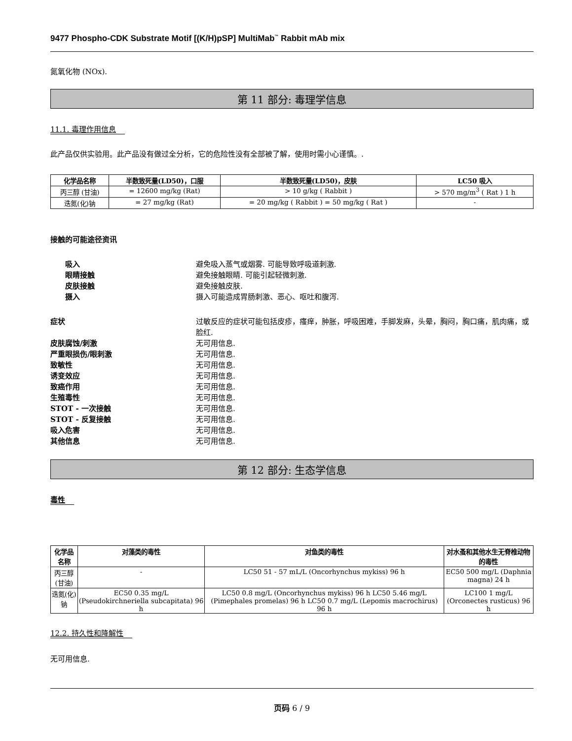9477 Phospho-CDK Substrate Motif [(K/H)pSP] MultiMab<sup>™</sup> Rabbit mAb mix
氮氧化物 (NOx).
第 11 部分: 毒理学信息
11.1. 毒理作用信息
此产品仅供实验用。此产品没有做过全分析，它的危险性没有全部被了解，使用时需小心谨慎。.
| 化学品名称 | 半数致死量(LD50)，口服 | 半数致死量(LD50)，皮肤 | LC50 吸入 |
| --- | --- | --- | --- |
| 丙三醇 (甘油) | = 12600 mg/kg (Rat) | > 10 g/kg ( Rabbit ) | > 570 mg/m<sup>3</sup> ( Rat ) 1 h |
| 迭氮(化)钠 | = 27 mg/kg (Rat) | = 20 mg/kg ( Rabbit ) = 50 mg/kg ( Rat ) | - |
接触的可能途径资讯
吸入 避免吸入蒸气或烟雾. 可能导致呼吸道刺激.
眼睛接触 避免接触眼睛. 可能引起轻微刺激.
皮肤接触 避免接触皮肤.
摄入 摄入可能造成胃肠刺激、恶心、呕吐和腹泻.
症状 过敏反应的症状可能包括皮疹，瘙痒，肿胀，呼吸困难，手脚发麻，头晕，胸闷，胸口痛，肌肉痛，或脸红.
皮肤腐蚀/刺激 无可用信息.
严重眼损伤/眼刺激 无可用信息.
致敏性 无可用信息.
诱变效应 无可用信息.
致癌作用 无可用信息.
生殖毒性 无可用信息.
STOT - 一次接触 无可用信息.
STOT - 反复接触 无可用信息.
吸入危害 无可用信息.
其他信息 无可用信息.
第 12 部分: 生态学信息
毒性
| 化学品名称 | 对藻类的毒性 | 对鱼类的毒性 | 对水蚤和其他水生无脊椎动物的毒性 |
| --- | --- | --- | --- |
| 丙三醇 (甘油) | - | LC50 51 - 57 mL/L (Oncorhynchus mykiss) 96 h | EC50 500 mg/L (Daphnia magna) 24 h |
| 迭氮(化)钠 | EC50 0.35 mg/L (Pseudokirchneriella subcapitata) 96 h | LC50 0.8 mg/L (Oncorhynchus mykiss) 96 h LC50 5.46 mg/L (Pimephales promelas) 96 h LC50 0.7 mg/L (Lepomis macrochirus) 96 h | LC100 1 mg/L (Orconectes rusticus) 96 h |
12.2. 持久性和降解性
无可用信息.
页码 6 / 9